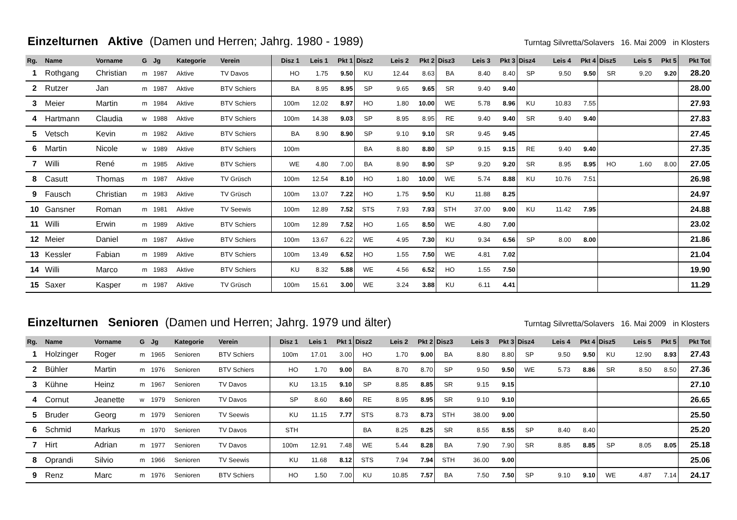Einzelturnen Aktive (Damen und Herren; Jahrg. 1980 - 1989)
Turntag Silvretta/Solavers 16. Mai 2009 in Klosters
| Rg. | Name | Vorname | G | Jg | Kategorie | Verein | Disz 1 | Leis 1 | Pkt 1 | Disz2 | Leis 2 | Pkt 2 | Disz3 | Leis 3 | Pkt 3 | Disz4 | Leis 4 | Pkt 4 | Disz5 | Leis 5 | Pkt 5 | Pkt Tot |
| --- | --- | --- | --- | --- | --- | --- | --- | --- | --- | --- | --- | --- | --- | --- | --- | --- | --- | --- | --- | --- | --- | --- |
| 1 | Rothgang | Christian | m | 1987 | Aktive | TV Davos | HO | 1.75 | 9.50 | KU | 12.44 | 8.63 | BA | 8.40 | 8.40 | SP | 9.50 | 9.50 | SR | 9.20 | 9.20 | 28.20 |
| 2 | Rutzer | Jan | m | 1987 | Aktive | BTV Schiers | BA | 8.95 | 8.95 | SP | 9.65 | 9.65 | SR | 9.40 | 9.40 | | | | | | | 28.00 |
| 3 | Meier | Martin | m | 1984 | Aktive | BTV Schiers | 100m | 12.02 | 8.97 | HO | 1.80 | 10.00 | WE | 5.78 | 8.96 | KU | 10.83 | 7.55 | | | | 27.93 |
| 4 | Hartmann | Claudia | w | 1988 | Aktive | BTV Schiers | 100m | 14.38 | 9.03 | SP | 8.95 | 8.95 | RE | 9.40 | 9.40 | SR | 9.40 | 9.40 | | | | 27.83 |
| 5 | Vetsch | Kevin | m | 1982 | Aktive | BTV Schiers | BA | 8.90 | 8.90 | SP | 9.10 | 9.10 | SR | 9.45 | 9.45 | | | | | | | 27.45 |
| 6 | Martin | Nicole | w | 1989 | Aktive | BTV Schiers | 100m | | | BA | 8.80 | 8.80 | SP | 9.15 | 9.15 | RE | 9.40 | 9.40 | | | | 27.35 |
| 7 | Willi | René | m | 1985 | Aktive | BTV Schiers | WE | 4.80 | 7.00 | BA | 8.90 | 8.90 | SP | 9.20 | 9.20 | SR | 8.95 | 8.95 | HO | 1.60 | 8.00 | 27.05 |
| 8 | Casutt | Thomas | m | 1987 | Aktive | TV Grüsch | 100m | 12.54 | 8.10 | HO | 1.80 | 10.00 | WE | 5.74 | 8.88 | KU | 10.76 | 7.51 | | | | 26.98 |
| 9 | Fausch | Christian | m | 1983 | Aktive | TV Grüsch | 100m | 13.07 | 7.22 | HO | 1.75 | 9.50 | KU | 11.88 | 8.25 | | | | | | | 24.97 |
| 10 | Gansner | Roman | m | 1981 | Aktive | TV Seewis | 100m | 12.89 | 7.52 | STS | 7.93 | 7.93 | STH | 37.00 | 9.00 | KU | 11.42 | 7.95 | | | | 24.88 |
| 11 | Willi | Erwin | m | 1989 | Aktive | BTV Schiers | 100m | 12.89 | 7.52 | HO | 1.65 | 8.50 | WE | 4.80 | 7.00 | | | | | | | 23.02 |
| 12 | Meier | Daniel | m | 1987 | Aktive | BTV Schiers | 100m | 13.67 | 6.22 | WE | 4.95 | 7.30 | KU | 9.34 | 6.56 | SP | 8.00 | 8.00 | | | | 21.86 |
| 13 | Kessler | Fabian | m | 1989 | Aktive | BTV Schiers | 100m | 13.49 | 6.52 | HO | 1.55 | 7.50 | WE | 4.81 | 7.02 | | | | | | | 21.04 |
| 14 | Willi | Marco | m | 1983 | Aktive | BTV Schiers | KU | 8.32 | 5.88 | WE | 4.56 | 6.52 | HO | 1.55 | 7.50 | | | | | | | 19.90 |
| 15 | Saxer | Kasper | m | 1987 | Aktive | TV Grüsch | 100m | 15.61 | 3.00 | WE | 3.24 | 3.88 | KU | 6.11 | 4.41 | | | | | | | 11.29 |
Einzelturnen Senioren (Damen und Herren; Jahrg. 1979 und älter)
Turntag Silvretta/Solavers 16. Mai 2009 in Klosters
| Rg. | Name | Vorname | G | Jg | Kategorie | Verein | Disz 1 | Leis 1 | Pkt 1 | Disz2 | Leis 2 | Pkt 2 | Disz3 | Leis 3 | Pkt 3 | Disz4 | Leis 4 | Pkt 4 | Disz5 | Leis 5 | Pkt 5 | Pkt Tot |
| --- | --- | --- | --- | --- | --- | --- | --- | --- | --- | --- | --- | --- | --- | --- | --- | --- | --- | --- | --- | --- | --- | --- |
| 1 | Holzinger | Roger | m | 1965 | Senioren | BTV Schiers | 100m | 17.01 | 3.00 | HO | 1.70 | 9.00 | BA | 8.80 | 8.80 | SP | 9.50 | 9.50 | KU | 12.90 | 8.93 | 27.43 |
| 2 | Bühler | Martin | m | 1976 | Senioren | BTV Schiers | HO | 1.70 | 9.00 | BA | 8.70 | 8.70 | SP | 9.50 | 9.50 | WE | 5.73 | 8.86 | SR | 8.50 | 8.50 | 27.36 |
| 3 | Kühne | Heinz | m | 1967 | Senioren | TV Davos | KU | 13.15 | 9.10 | SP | 8.85 | 8.85 | SR | 9.15 | 9.15 | | | | | | | 27.10 |
| 4 | Cornut | Jeanette | w | 1979 | Senioren | TV Davos | SP | 8.60 | 8.60 | RE | 8.95 | 8.95 | SR | 9.10 | 9.10 | | | | | | | 26.65 |
| 5 | Bruder | Georg | m | 1979 | Senioren | TV Seewis | KU | 11.15 | 7.77 | STS | 8.73 | 8.73 | STH | 38.00 | 9.00 | | | | | | | 25.50 |
| 6 | Schmid | Markus | m | 1970 | Senioren | TV Davos | STH | | | BA | 8.25 | 8.25 | SR | 8.55 | 8.55 | SP | 8.40 | 8.40 | | | | 25.20 |
| 7 | Hirt | Adrian | m | 1977 | Senioren | TV Davos | 100m | 12.91 | 7.48 | WE | 5.44 | 8.28 | BA | 7.90 | 7.90 | SR | 8.85 | 8.85 | SP | 8.05 | 8.05 | 25.18 |
| 8 | Oprandi | Silvio | m | 1966 | Senioren | TV Seewis | KU | 11.68 | 8.12 | STS | 7.94 | 7.94 | STH | 36.00 | 9.00 | | | | | | | 25.06 |
| 9 | Renz | Marc | m | 1976 | Senioren | BTV Schiers | HO | 1.50 | 7.00 | KU | 10.85 | 7.57 | BA | 7.50 | 7.50 | SP | 9.10 | 9.10 | WE | 4.87 | 7.14 | 24.17 |